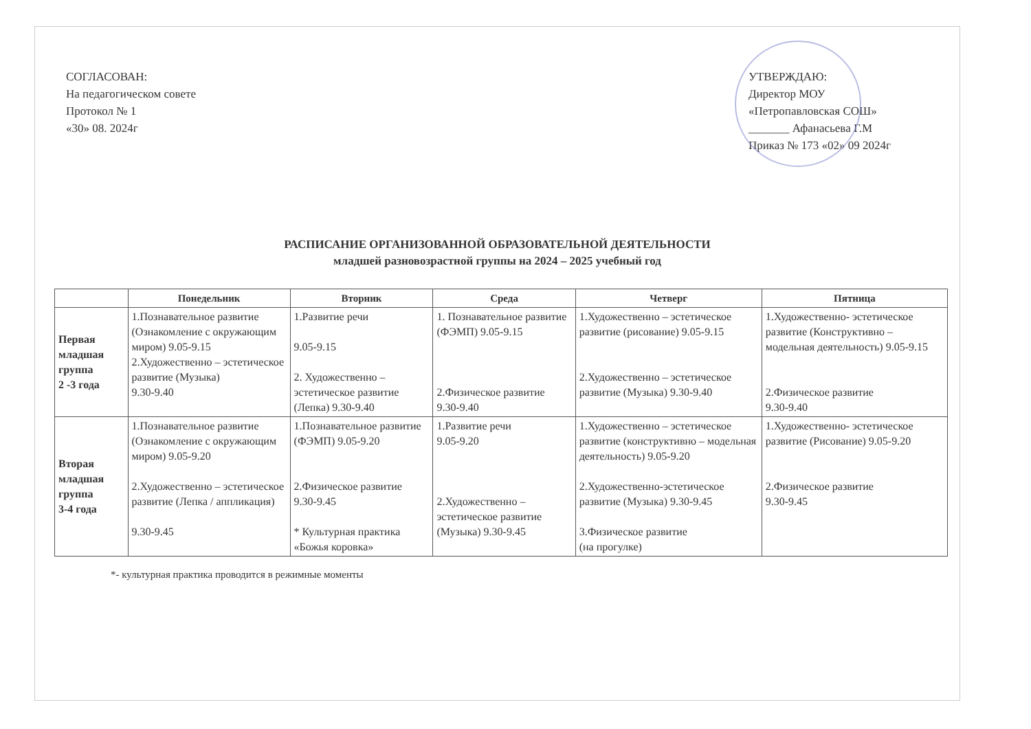СОГЛАСОВАН:
На педагогическом совете
Протокол № 1
«30» 08. 2024г
УТВЕРЖДАЮ:
Директор МОУ
«Петропавловская СОШ»
_______ Афанасьева Г.М
Приказ № 173 «02» 09 2024г
РАСПИСАНИЕ ОРГАНИЗОВАННОЙ ОБРАЗОВАТЕЛЬНОЙ ДЕЯТЕЛЬНОСТИ
младшей разновозрастной группы на 2024 – 2025 учебный год
| | Понедельник | Вторник | Среда | Четверг | Пятница |
| --- | --- | --- | --- | --- | --- |
| Первая младшая группа 2 -3 года | 1.Познавательное развитие (Ознакомление с окружающим миром) 9.05-9.15 2.Художественно – эстетическое развитие (Музыка) 9.30-9.40 | 1.Развитие речи 9.05-9.15 2. Художественно – эстетическое развитие (Лепка) 9.30-9.40 | 1. Познавательное развитие (ФЭМП) 9.05-9.15 2.Физическое развитие 9.30-9.40 | 1.Художественно – эстетическое развитие (рисование) 9.05-9.15 2.Художественно – эстетическое развитие (Музыка) 9.30-9.40 | 1.Художественно- эстетическое развитие (Конструктивно – модельная деятельность) 9.05-9.15 2.Физическое развитие 9.30-9.40 |
| Вторая младшая группа 3-4 года | 1.Познавательное развитие (Ознакомление с окружающим миром) 9.05-9.20 2.Художественно – эстетическое развитие (Лепка / аппликация) 9.30-9.45 | 1.Познавательное развитие (ФЭМП) 9.05-9.20 2.Физическое развитие 9.30-9.45 * Культурная практика «Божья коровка» | 1.Развитие речи 9.05-9.20 2.Художественно – эстетическое развитие (Музыка) 9.30-9.45 | 1.Художественно – эстетическое развитие (конструктивно – модельная деятельность) 9.05-9.20 2.Художественно-эстетическое развитие (Музыка) 9.30-9.45 3.Физическое развитие (на прогулке) | 1.Художественно- эстетическое развитие (Рисование) 9.05-9.20 2.Физическое развитие 9.30-9.45 |
*- культурная практика проводится в режимные моменты